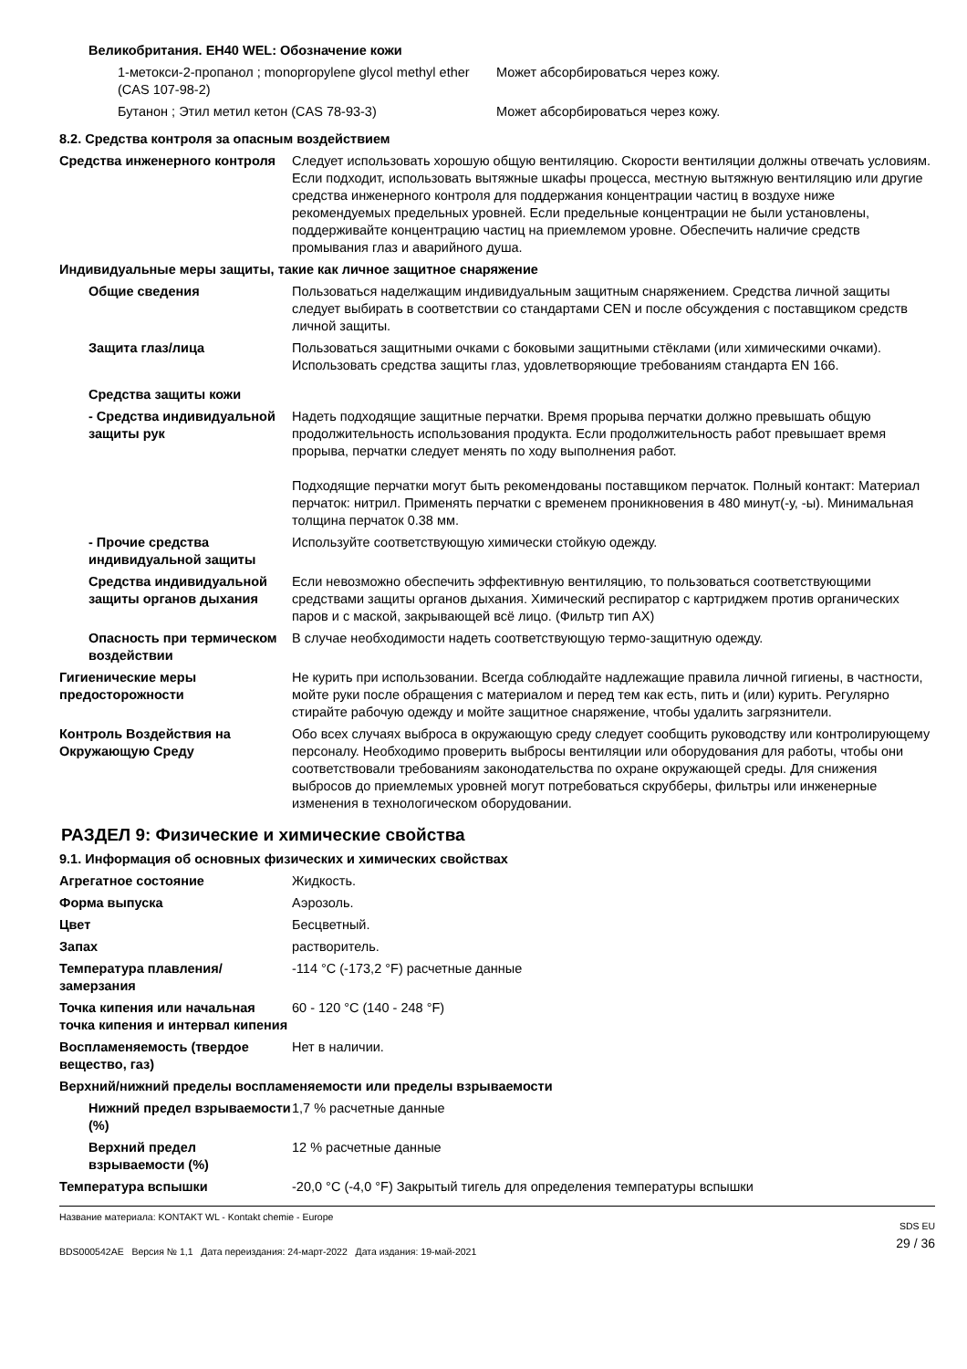Великобритания. EH40 WEL: Обозначение кожи
| 1-метокси-2-пропанол ; monopropylene glycol methyl ether (CAS 107-98-2) | Может абсорбироваться через кожу. |
| Бутанон ; Этил метил кетон (CAS 78-93-3) | Может абсорбироваться через кожу. |
8.2. Средства контроля за опасным воздействием
| Средства инженерного контроля | Следует использовать хорошую общую вентиляцию. Скорости вентиляции должны отвечать условиям. Если подходит, использовать вытяжные шкафы процесса, местную вытяжную вентиляцию или другие средства инженерного контроля для поддержания концентрации частиц в воздухе ниже рекомендуемых предельных уровней. Если предельные концентрации не были установлены, поддерживайте концентрацию частиц на приемлемом уровне. Обеспечить наличие средств промывания глаз и аварийного душа. |
| Индивидуальные меры защиты, такие как личное защитное снаряжение | |
| Общие сведения | Пользоваться наделжащим индивидуальным защитным снаряжением. Средства личной защиты следует выбирать в соответствии со стандартами CEN и после обсуждения с поставщиком средств личной защиты. |
| Защита глаз/лица | Пользоваться защитными очками с боковыми защитными стёклами (или химическими очками). Использовать средства защиты глаз, удовлетворяющие требованиям стандарта EN 166. |
| Средства защиты кожи | |
| - Средства индивидуальной защиты рук | Надеть подходящие защитные перчатки. Время прорыва перчатки должно превышать общую продолжительность использования продукта. Если продолжительность работ превышает время прорыва, перчатки следует менять по ходу выполнения работ. Подходящие перчатки могут быть рекомендованы поставщиком перчаток. Полный контакт: Материал перчаток: нитрил. Применять перчатки с временем проникновения в 480 минут(-у, -ы). Минимальная толщина перчаток 0.38 мм. |
| - Прочие средства индивидуальной защиты | Используйте соответствующую химически стойкую одежду. |
| Средства индивидуальной защиты органов дыхания | Если невозможно обеспечить эффективную вентиляцию, то пользоваться соответствующими средствами защиты органов дыхания. Химический респиратор с картриджем против органических паров и с маской, закрывающей всё лицо. (Фильтр тип AX) |
| Опасность при термическом воздействии | В случае необходимости надеть соответствующую термо-защитную одежду. |
| Гигиенические меры предосторожности | Не курить при использовании. Всегда соблюдайте надлежащие правила личной гигиены, в частности, мойте руки после обращения с материалом и перед тем как есть, пить и (или) курить. Регулярно стирайте рабочую одежду и мойте защитное снаряжение, чтобы удалить загрязнители. |
| Контроль Воздействия на Окружающую Среду | Обо всех случаях выброса в окружающую среду следует сообщить руководству или контролирующему персоналу. Необходимо проверить выбросы вентиляции или оборудования для работы, чтобы они соответствовали требованиям законодательства по охране окружающей среды. Для снижения выбросов до приемлемых уровней могут потребоваться скрубберы, фильтры или инженерные изменения в технологическом оборудовании. |
РАЗДЕЛ 9: Физические и химические свойства
9.1. Информация об основных физических и химических свойствах
| Агрегатное состояние | Жидкость. |
| Форма выпуска | Аэрозоль. |
| Цвет | Бесцветный. |
| Запах | растворитель. |
| Температура плавления/замерзания | -114 °C (-173,2 °F) расчетные данные |
| Точка кипения или начальная точка кипения и интервал кипения | 60 - 120 °C (140 - 248 °F) |
| Воспламеняемость (твердое вещество, газ) | Нет в наличии. |
| Верхний/нижний пределы воспламеняемости или пределы взрываемости | |
| Нижний предел взрываемости (%) | 1,7 % расчетные данные |
| Верхний предел взрываемости (%) | 12 % расчетные данные |
| Температура вспышки | -20,0 °C (-4,0 °F) Закрытый тигель для определения температуры вспышки |
Название материала: KONTAKT WL - Kontakt chemie - Europe
BDS000542AE Версия № 1,1 Дата переиздания: 24-март-2022 Дата издания: 19-май-2021
SDS EU
29 / 36